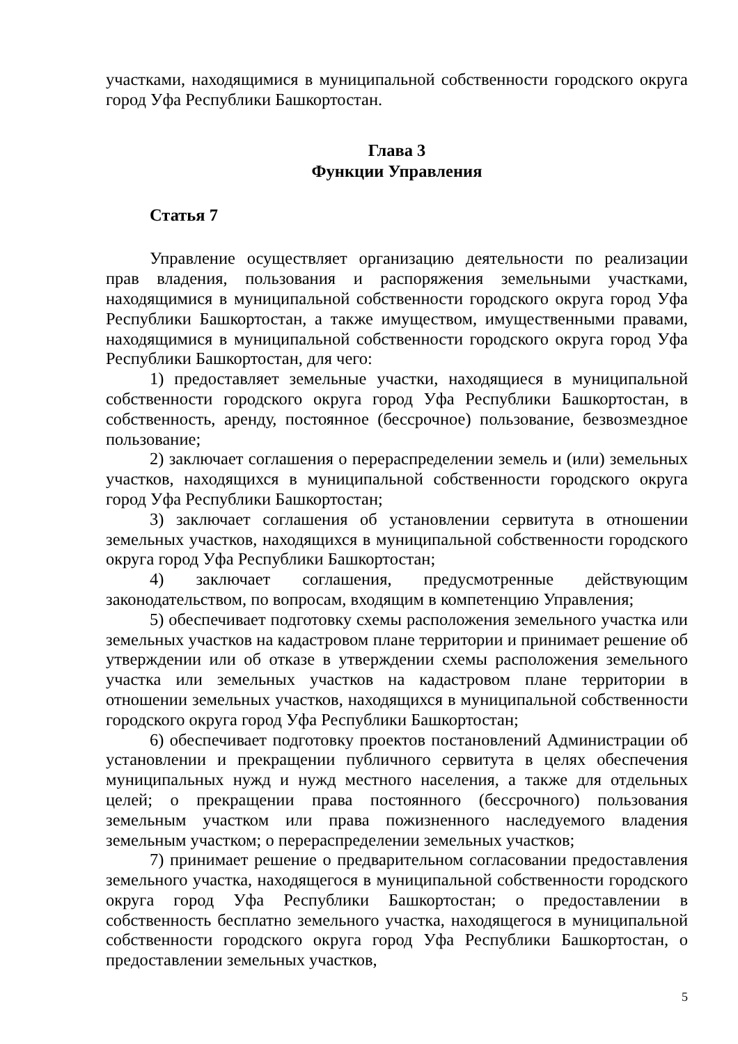участками, находящимися в муниципальной собственности городского округа город Уфа Республики Башкортостан.
Глава 3
Функции Управления
Статья 7
Управление осуществляет организацию деятельности по реализации прав владения, пользования и распоряжения земельными участками, находящимися в муниципальной собственности городского округа город Уфа Республики Башкортостан, а также имуществом, имущественными правами, находящимися в муниципальной собственности городского округа город Уфа Республики Башкортостан, для чего:
1) предоставляет земельные участки, находящиеся в муниципальной собственности городского округа город Уфа Республики Башкортостан, в собственность, аренду, постоянное (бессрочное) пользование, безвозмездное пользование;
2) заключает соглашения о перераспределении земель и (или) земельных участков, находящихся в муниципальной собственности городского округа город Уфа Республики Башкортостан;
3) заключает соглашения об установлении сервитута в отношении земельных участков, находящихся в муниципальной собственности городского округа город Уфа Республики Башкортостан;
4) заключает соглашения, предусмотренные действующим законодательством, по вопросам, входящим в компетенцию Управления;
5) обеспечивает подготовку схемы расположения земельного участка или земельных участков на кадастровом плане территории и принимает решение об утверждении или об отказе в утверждении схемы расположения земельного участка или земельных участков на кадастровом плане территории в отношении земельных участков, находящихся в муниципальной собственности городского округа город Уфа Республики Башкортостан;
6) обеспечивает подготовку проектов постановлений Администрации об установлении и прекращении публичного сервитута в целях обеспечения муниципальных нужд и нужд местного населения, а также для отдельных целей; о прекращении права постоянного (бессрочного) пользования земельным участком или права пожизненного наследуемого владения земельным участком; о перераспределении земельных участков;
7) принимает решение о предварительном согласовании предоставления земельного участка, находящегося в муниципальной собственности городского округа город Уфа Республики Башкортостан; о предоставлении в собственность бесплатно земельного участка, находящегося в муниципальной собственности городского округа город Уфа Республики Башкортостан, о предоставлении земельных участков,
5